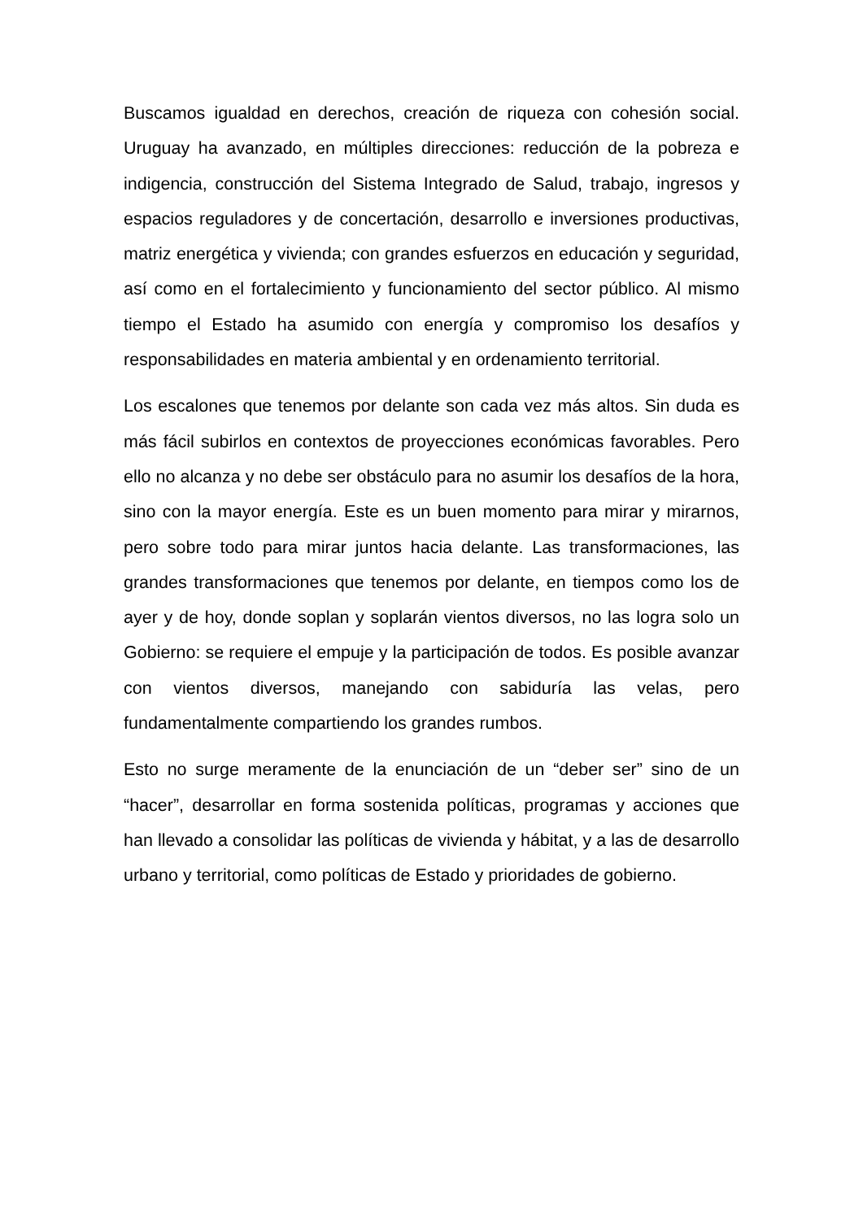Buscamos igualdad en derechos, creación de riqueza con cohesión social. Uruguay ha avanzado, en múltiples direcciones: reducción de la pobreza e indigencia, construcción del Sistema Integrado de Salud, trabajo, ingresos y espacios reguladores y de concertación, desarrollo e inversiones productivas, matriz energética y vivienda; con grandes esfuerzos en educación y seguridad, así como en el fortalecimiento y funcionamiento del sector público. Al mismo tiempo el Estado ha asumido con energía y compromiso los desafíos y responsabilidades en materia ambiental y en ordenamiento territorial.
Los escalones que tenemos por delante son cada vez más altos. Sin duda es más fácil subirlos en contextos de proyecciones económicas favorables. Pero ello no alcanza y no debe ser obstáculo para no asumir los desafíos de la hora, sino con la mayor energía. Este es un buen momento para mirar y mirarnos, pero sobre todo para mirar juntos hacia delante. Las transformaciones, las grandes transformaciones que tenemos por delante, en tiempos como los de ayer y de hoy, donde soplan y soplarán vientos diversos, no las logra solo un Gobierno: se requiere el empuje y la participación de todos. Es posible avanzar con vientos diversos, manejando con sabiduría las velas, pero fundamentalmente compartiendo los grandes rumbos.
Esto no surge meramente de la enunciación de un “deber ser” sino de un “hacer”, desarrollar en forma sostenida políticas, programas y acciones que han llevado a consolidar las políticas de vivienda y hábitat, y a las de desarrollo urbano y territorial, como políticas de Estado y prioridades de gobierno.